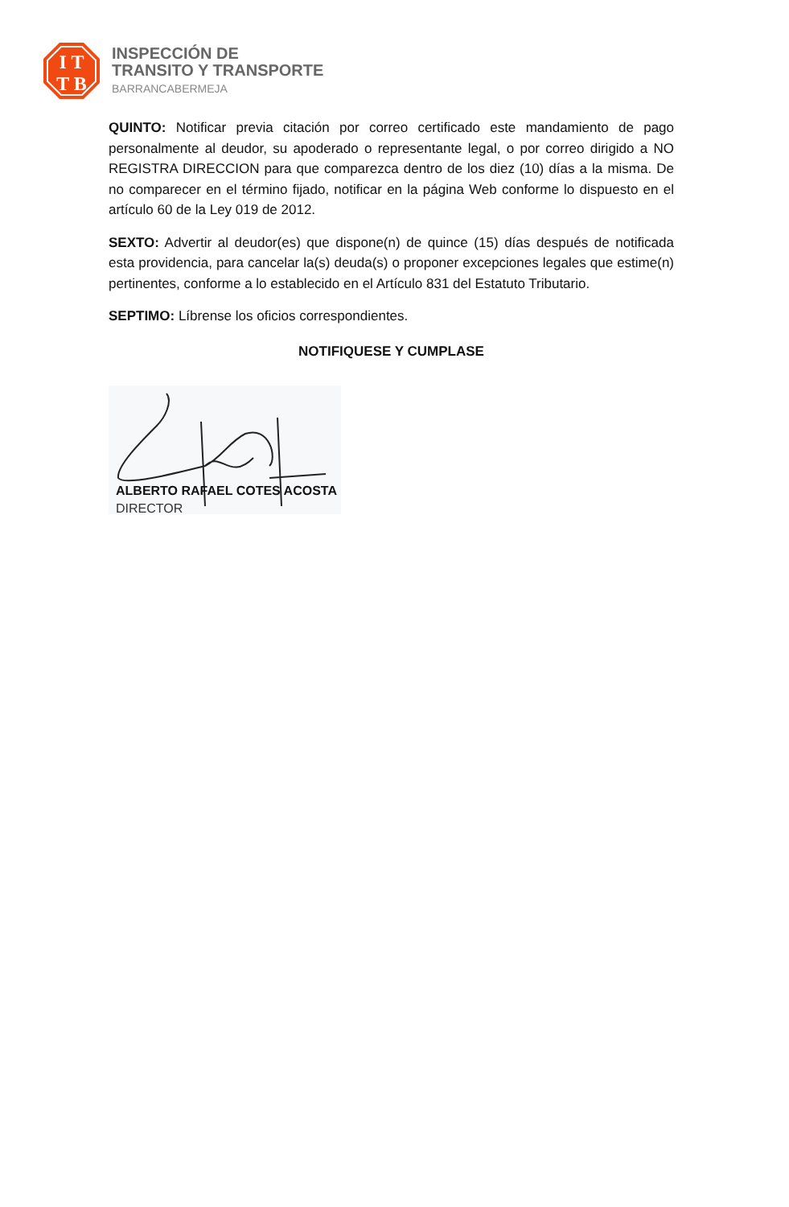I T
T B
INSPECCIÓN DE
TRANSITO Y TRANSPORTE
BARRANCABERMEJA
QUINTO: Notificar previa citación por correo certificado este mandamiento de pago personalmente al deudor, su apoderado o representante legal, o por correo dirigido a NO REGISTRA DIRECCION para que comparezca dentro de los diez (10) días a la misma. De no comparecer en el término fijado, notificar en la página Web conforme lo dispuesto en el artículo 60 de la Ley 019 de 2012.
SEXTO: Advertir al deudor(es) que dispone(n) de quince (15) días después de notificada esta providencia, para cancelar la(s) deuda(s) o proponer excepciones legales que estime(n) pertinentes, conforme a lo establecido en el Artículo 831 del Estatuto Tributario.
SEPTIMO: Líbrense los oficios correspondientes.
NOTIFIQUESE Y CUMPLASE
ALBERTO RAFAEL COTES ACOSTA
DIRECTOR